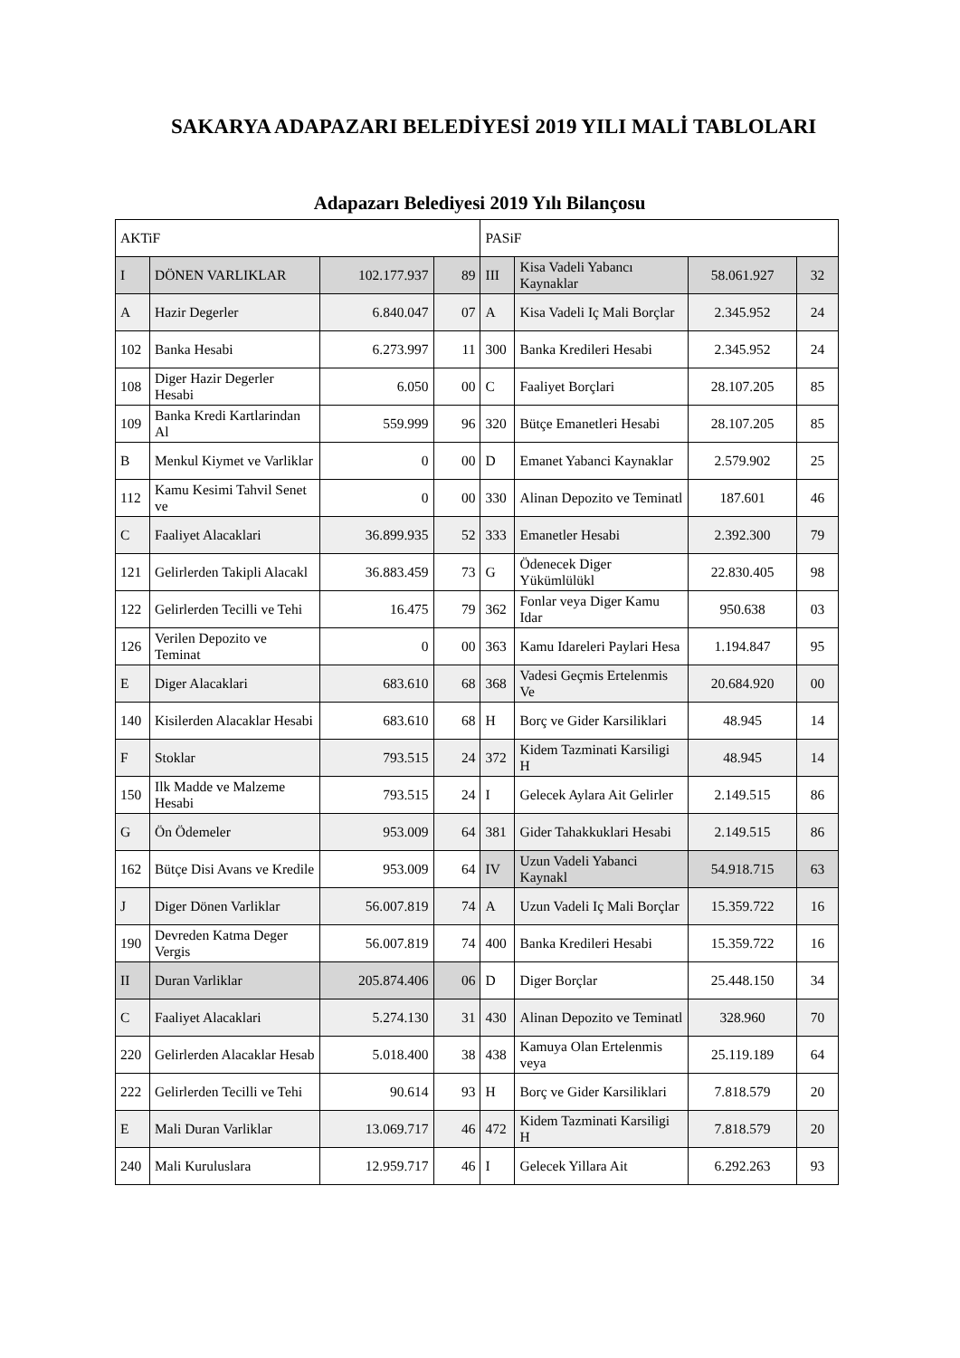SAKARYA ADAPAZARI BELEDİYESİ 2019 YILI MALİ TABLOLARI
Adapazarı Belediyesi 2019 Yılı Bilançosu
| AKTiF | | | | PASiF | | | |
| I | DÖNEN VARLIKLAR | 102.177.937 | 89 | III | Kisa Vadeli Yabancı Kaynaklar | 58.061.927 | 32 |
| A | Hazir Degerler | 6.840.047 | 07 | A | Kisa Vadeli Iç Mali Borçlar | 2.345.952 | 24 |
| 102 | Banka Hesabi | 6.273.997 | 11 | 300 | Banka Kredileri Hesabi | 2.345.952 | 24 |
| 108 | Diger Hazir Degerler Hesabi | 6.050 | 00 | C | Faaliyet Borçlari | 28.107.205 | 85 |
| 109 | Banka Kredi Kartlarindan Al | 559.999 | 96 | 320 | Bütçe Emanetleri Hesabi | 28.107.205 | 85 |
| B | Menkul Kiymet ve Varliklar | 0 | 00 | D | Emanet Yabanci Kaynaklar | 2.579.902 | 25 |
| 112 | Kamu Kesimi Tahvil Senet ve | 0 | 00 | 330 | Alinan Depozito ve Teminatl | 187.601 | 46 |
| C | Faaliyet Alacaklari | 36.899.935 | 52 | 333 | Emanetler Hesabi | 2.392.300 | 79 |
| 121 | Gelirlerden Takipli Alacakl | 36.883.459 | 73 | G | Ödenecek Diger Yükümlülükl | 22.830.405 | 98 |
| 122 | Gelirlerden Tecilli ve Tehi | 16.475 | 79 | 362 | Fonlar veya Diger Kamu Idar | 950.638 | 03 |
| 126 | Verilen Depozito ve Teminat | 0 | 00 | 363 | Kamu Idareleri Paylari Hesa | 1.194.847 | 95 |
| E | Diger Alacaklari | 683.610 | 68 | 368 | Vadesi Geçmis Ertelenmis Ve | 20.684.920 | 00 |
| 140 | Kisilerden Alacaklar Hesabi | 683.610 | 68 | H | Borç ve Gider Karsiliklari | 48.945 | 14 |
| F | Stoklar | 793.515 | 24 | 372 | Kidem Tazminati Karsiligi H | 48.945 | 14 |
| 150 | Ilk Madde ve Malzeme Hesabi | 793.515 | 24 | I | Gelecek Aylara Ait Gelirler | 2.149.515 | 86 |
| G | Ön Ödemeler | 953.009 | 64 | 381 | Gider Tahakkuklari Hesabi | 2.149.515 | 86 |
| 162 | Bütçe Disi Avans ve Kredile | 953.009 | 64 | IV | Uzun Vadeli Yabanci Kaynakl | 54.918.715 | 63 |
| J | Diger Dönen Varliklar | 56.007.819 | 74 | A | Uzun Vadeli Iç Mali Borçlar | 15.359.722 | 16 |
| 190 | Devreden Katma Deger Vergis | 56.007.819 | 74 | 400 | Banka Kredileri Hesabi | 15.359.722 | 16 |
| II | Duran Varliklar | 205.874.406 | 06 | D | Diger Borçlar | 25.448.150 | 34 |
| C | Faaliyet Alacaklari | 5.274.130 | 31 | 430 | Alinan Depozito ve Teminatl | 328.960 | 70 |
| 220 | Gelirlerden Alacaklar Hesab | 5.018.400 | 38 | 438 | Kamuya Olan Ertelenmis veya | 25.119.189 | 64 |
| 222 | Gelirlerden Tecilli ve Tehi | 90.614 | 93 | H | Borç ve Gider Karsiliklari | 7.818.579 | 20 |
| E | Mali Duran Varliklar | 13.069.717 | 46 | 472 | Kidem Tazminati Karsiligi H | 7.818.579 | 20 |
| 240 | Mali Kuruluslara | 12.959.717 | 46 | I | Gelecek Yillara Ait | 6.292.263 | 93 |